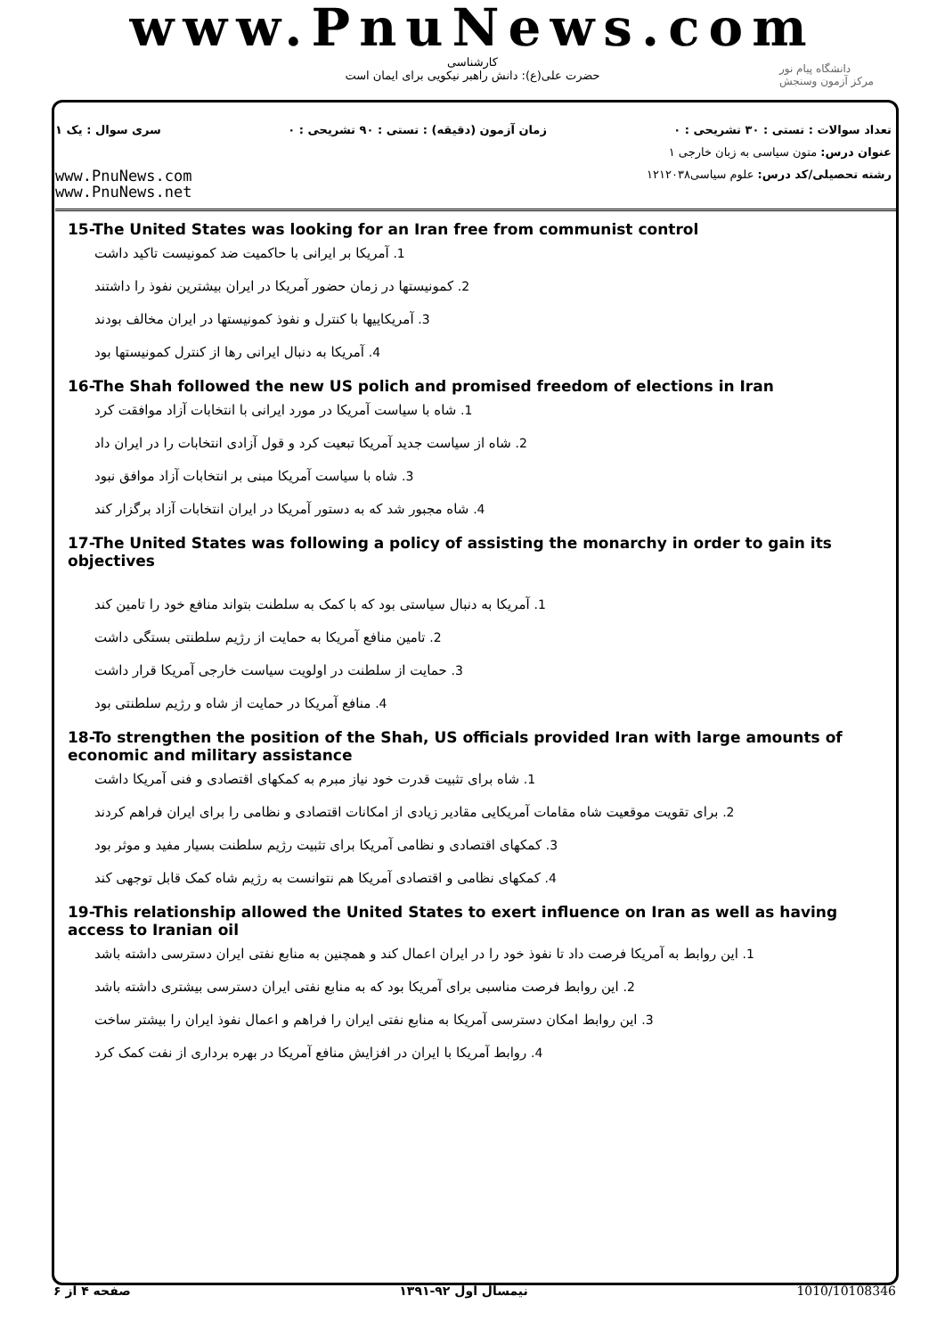www.PnuNews.com
کارشناسی
حضرت علی(ع): دانش راهبر نیکویی برای ایمان است
دانشگاه پیام نور
مرکز آزمون وسنجش
تعداد سوالات : تستی : ۳۰ تشریحی : ۰ زمان آزمون (دقیقه) : تستی : ۹۰ تشریحی : ۰ سری سوال : یک ۱
عنوان درس: متون سیاسی به زبان خارجی ۱
رشته تحصیلی/کد درس: علوم سیاسی۱۲۱۲۰۳۸ www.PnuNews.com
www.PnuNews.net
15-The United States was looking for an Iran free from communist control
1. آمریکا بر ایرانی با حاکمیت ضد کمونیست تاکید داشت
2. کمونیستها در زمان حضور آمریکا در ایران بیشترین نفوذ را داشتند
3. آمریکاییها با کنترل و نفوذ کمونیستها در ایران مخالف بودند
4. آمریکا به دنبال ایرانی رها از کنترل کمونیستها بود
16-The Shah followed the new US polich and promised freedom of elections in Iran
1. شاه با سیاست آمریکا در مورد ایرانی با انتخابات آزاد موافقت کرد
2. شاه از سیاست جدید آمریکا تبعیت کرد و قول آزادی انتخابات را در ایران داد
3. شاه با سیاست آمریکا مبنی بر انتخابات آزاد موافق نبود
4. شاه مجبور شد که به دستور آمریکا در ایران انتخابات آزاد برگزار کند
17-The United States was following a policy of assisting the monarchy in order to gain its objectives
1. آمریکا به دنبال سیاستی بود که با کمک به سلطنت بتواند منافع خود را تامین کند
2. تامین منافع آمریکا به حمایت از رژیم سلطنتی بستگی داشت
3. حمایت از سلطنت در اولویت سیاست خارجی آمریکا قرار داشت
4. منافع آمریکا در حمایت از شاه و رژیم سلطنتی بود
18-To strengthen the position of the Shah, US officials provided Iran with large amounts of economic and military assistance
1. شاه برای تثبیت قدرت خود نیاز مبرم به کمکهای اقتصادی و فنی آمریکا داشت
2. برای تقویت موقعیت شاه مقامات آمریکایی مقادیر زیادی از امکانات اقتصادی و نظامی را برای ایران فراهم کردند
3. کمکهای اقتصادی و نظامی آمریکا برای تثبیت رژیم سلطنت بسیار مفید و موثر بود
4. کمکهای نظامی و اقتصادی آمریکا هم نتوانست به رژیم شاه کمک قابل توجهی کند
19-This relationship allowed the United States to exert influence on Iran as well as having access to Iranian oil
1. این روابط به آمریکا فرصت داد تا نفوذ خود را در ایران اعمال کند و همچنین به منابع نفتی ایران دسترسی داشته باشد
2. این روابط فرصت مناسبی برای آمریکا بود که به منابع نفتی ایران دسترسی بیشتری داشته باشد
3. این روابط امکان دسترسی آمریکا به منابع نفتی ایران را فراهم و اعمال نفوذ ایران را بیشتر ساخت
4. روابط آمریکا با ایران در افزایش منافع آمریکا در بهره برداری از نفت کمک کرد
صفحه ۴ از ۶ نیمسال اول ۹۲-۱۳۹۱ 1010/10108346